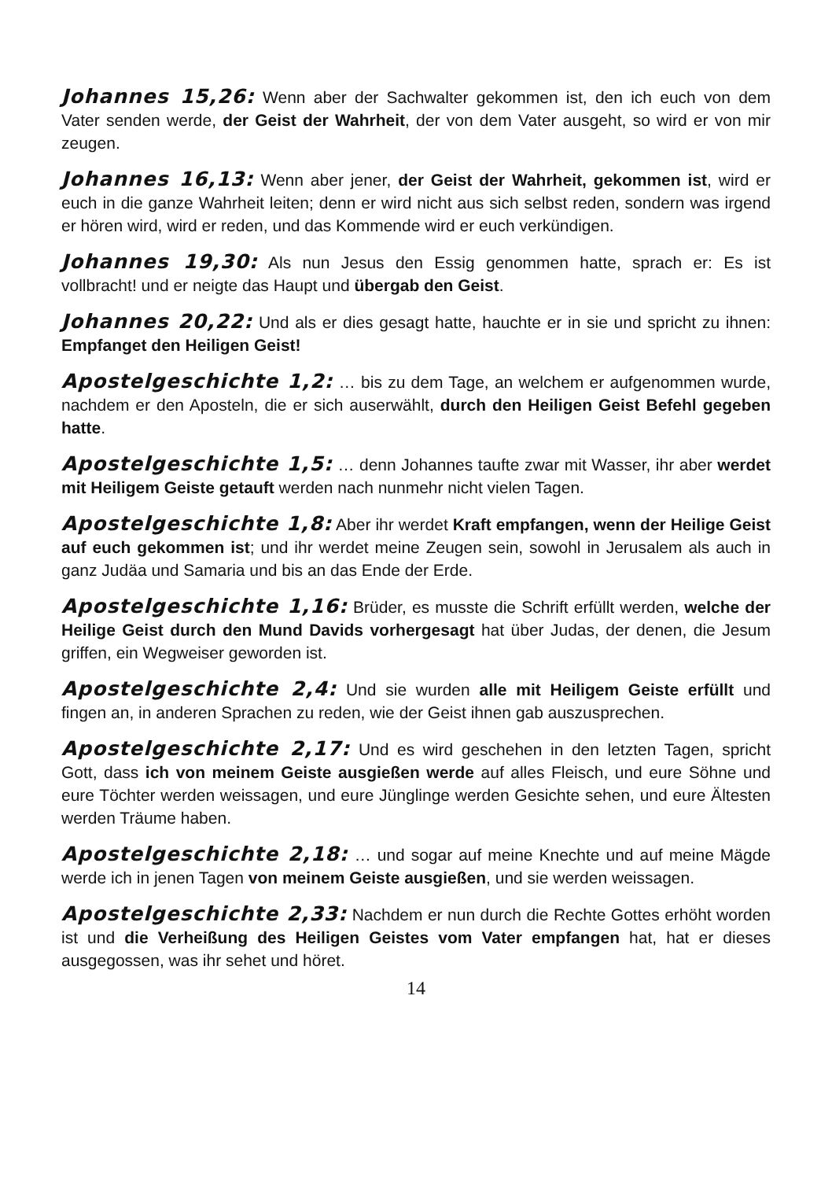Johannes 15,26: Wenn aber der Sachwalter gekommen ist, den ich euch von dem Vater senden werde, der Geist der Wahrheit, der von dem Vater ausgeht, so wird er von mir zeugen.
Johannes 16,13: Wenn aber jener, der Geist der Wahrheit, gekommen ist, wird er euch in die ganze Wahrheit leiten; denn er wird nicht aus sich selbst reden, sondern was irgend er hören wird, wird er reden, und das Kommende wird er euch verkündigen.
Johannes 19,30: Als nun Jesus den Essig genommen hatte, sprach er: Es ist vollbracht! und er neigte das Haupt und übergab den Geist.
Johannes 20,22: Und als er dies gesagt hatte, hauchte er in sie und spricht zu ihnen: Empfanget den Heiligen Geist!
Apostelgeschichte 1,2: … bis zu dem Tage, an welchem er aufgenommen wurde, nachdem er den Aposteln, die er sich auserwählt, durch den Heiligen Geist Befehl gegeben hatte.
Apostelgeschichte 1,5: … denn Johannes taufte zwar mit Wasser, ihr aber werdet mit Heiligem Geiste getauft werden nach nunmehr nicht vielen Tagen.
Apostelgeschichte 1,8: Aber ihr werdet Kraft empfangen, wenn der Heilige Geist auf euch gekommen ist; und ihr werdet meine Zeugen sein, sowohl in Jerusalem als auch in ganz Judäa und Samaria und bis an das Ende der Erde.
Apostelgeschichte 1,16: Brüder, es musste die Schrift erfüllt werden, welche der Heilige Geist durch den Mund Davids vorhergesagt hat über Judas, der denen, die Jesum griffen, ein Wegweiser geworden ist.
Apostelgeschichte 2,4: Und sie wurden alle mit Heiligem Geiste erfüllt und fingen an, in anderen Sprachen zu reden, wie der Geist ihnen gab auszusprechen.
Apostelgeschichte 2,17: Und es wird geschehen in den letzten Tagen, spricht Gott, dass ich von meinem Geiste ausgießen werde auf alles Fleisch, und eure Söhne und eure Töchter werden weissagen, und eure Jünglinge werden Gesichte sehen, und eure Ältesten werden Träume haben.
Apostelgeschichte 2,18: … und sogar auf meine Knechte und auf meine Mägde werde ich in jenen Tagen von meinem Geiste ausgießen, und sie werden weissagen.
Apostelgeschichte 2,33: Nachdem er nun durch die Rechte Gottes erhöht worden ist und die Verheißung des Heiligen Geistes vom Vater empfangen hat, hat er dieses ausgegossen, was ihr sehet und höret.
14